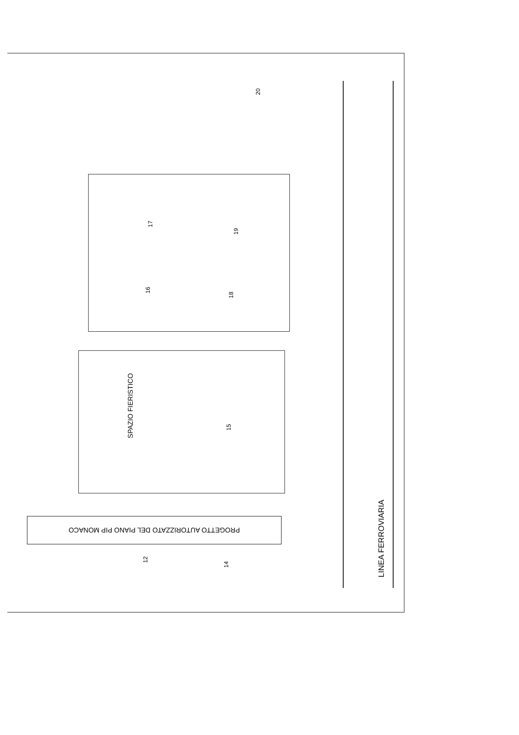17
19
16
18
20
15
12
14
SPAZIO FIERISTICO
LINEA FERROVIARIA
PROGETTO AUTORIZZATO DEL PIANO PIP MONACO